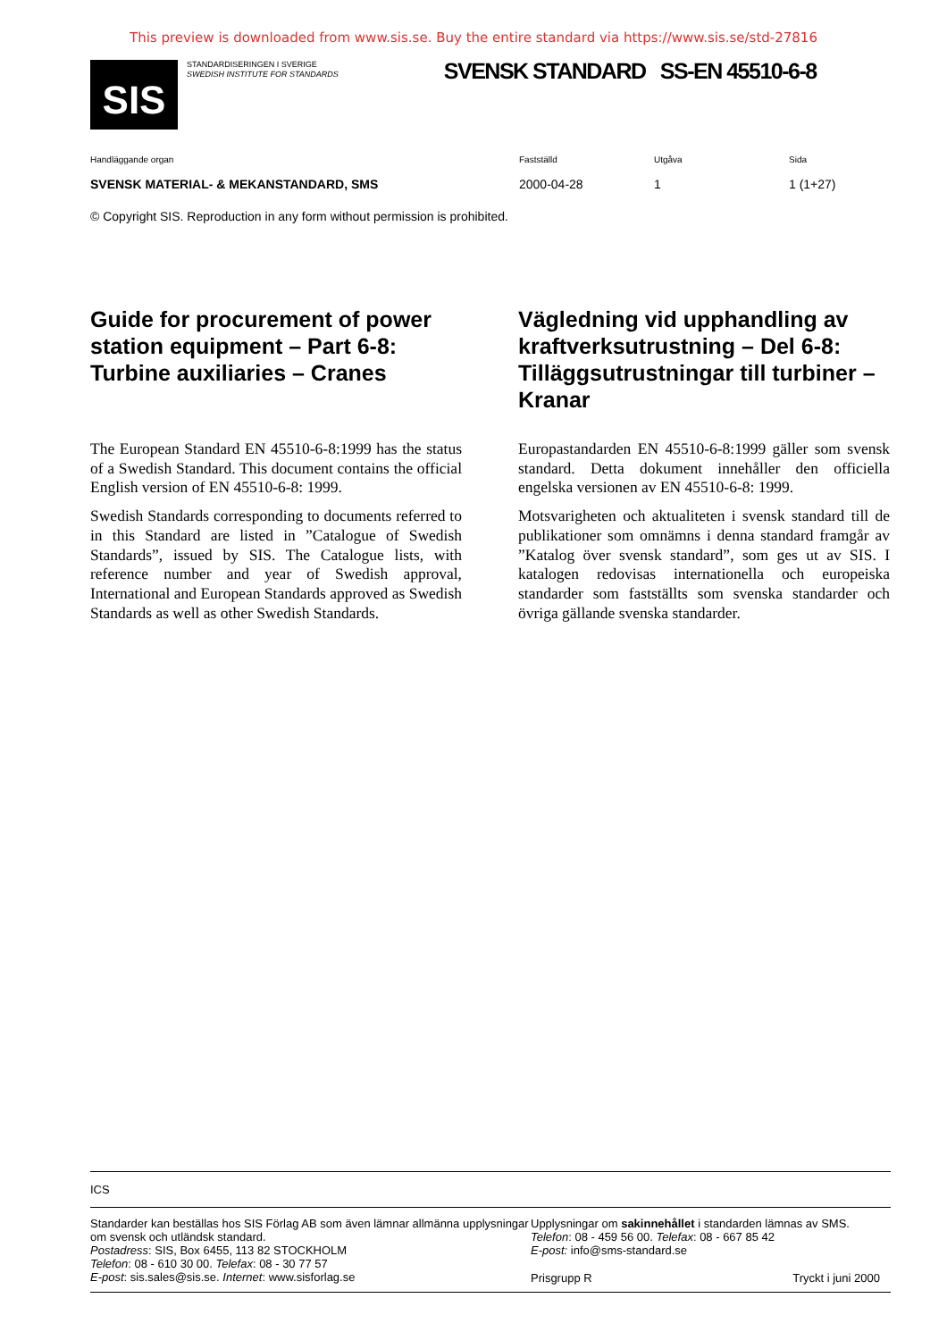This preview is downloaded from www.sis.se. Buy the entire standard via https://www.sis.se/std-27816
SIS
STANDARDISERINGEN I SVERIGE
SWEDISH INSTITUTE FOR STANDARDS
SVENSK STANDARD SS-EN 45510-6-8
Handläggande organ
SVENSK MATERIAL- & MEKANSTANDARD, SMS
Fastställd
2000-04-28
Utgåva
1
Sida
1 (1+27)
© Copyright SIS. Reproduction in any form without permission is prohibited.
Guide for procurement of power station equipment – Part 6-8: Turbine auxiliaries – Cranes
The European Standard EN 45510-6-8:1999 has the status of a Swedish Standard. This document contains the official English version of EN 45510-6-8: 1999.
Swedish Standards corresponding to documents referred to in this Standard are listed in ”Catalogue of Swedish Standards”, issued by SIS. The Catalogue lists, with reference number and year of Swedish approval, International and European Standards approved as Swedish Standards as well as other Swedish Standards.
Vägledning vid upphandling av kraftverksutrustning – Del 6-8: Tilläggsutrustningar till turbiner – Kranar
Europastandarden EN 45510-6-8:1999 gäller som svensk standard. Detta dokument innehåller den officiella engelska versionen av EN 45510-6-8: 1999.
Motsvarigheten och aktualiteten i svensk standard till de publikationer som omnämns i denna standard framgår av ”Katalog över svensk standard”, som ges ut av SIS. I katalogen redovisas internationella och europeiska standarder som fastställts som svenska standarder och övriga gällande svenska standarder.
ICS
Standarder kan beställas hos SIS Förlag AB som även lämnar allmänna upplysningar om svensk och utländsk standard.
Postadress: SIS, Box 6455, 113 82 STOCKHOLM
Telefon: 08 - 610 30 00. Telefax: 08 - 30 77 57
E-post: sis.sales@sis.se. Internet: www.sisforlag.se
Upplysningar om sakinnehållet i standarden lämnas av SMS.
Telefon: 08 - 459 56 00. Telefax: 08 - 667 85 42
E-post: info@sms-standard.se
Prisgrupp R Tryckt i juni 2000